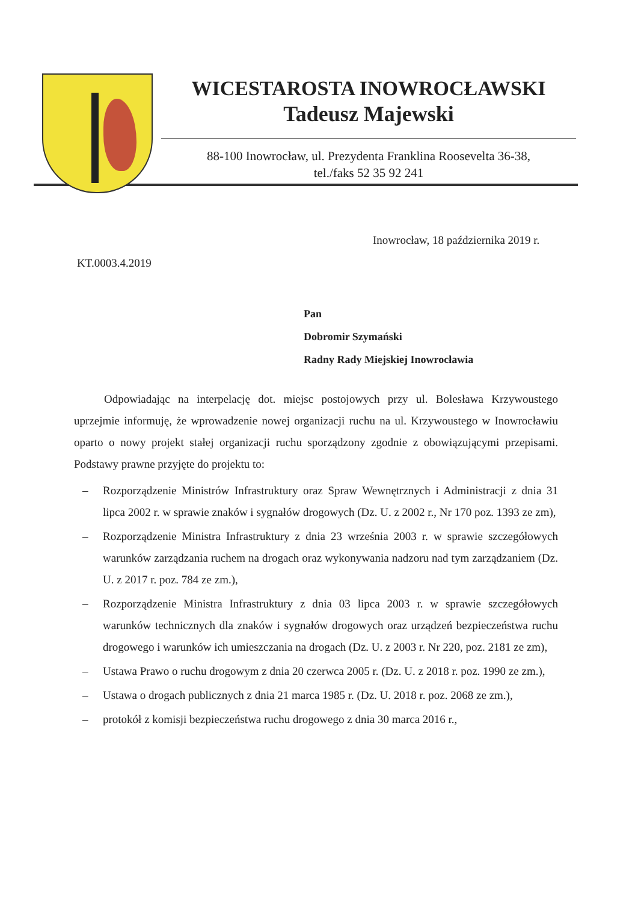WICESTAROSTA INOWROCŁAWSKI
Tadeusz Majewski
88-100 Inowrocław, ul. Prezydenta Franklina Roosevelta 36-38,
tel./faks 52 35 92 241
Inowrocław, 18 października 2019 r.
KT.0003.4.2019
Pan
Dobromir Szymański
Radny Rady Miejskiej Inowrocławia
Odpowiadając na interpelację dot. miejsc postojowych przy ul. Bolesława Krzywoustego uprzejmie informuję, że wprowadzenie nowej organizacji ruchu na ul. Krzywoustego w Inowrocławiu oparto o nowy projekt stałej organizacji ruchu sporządzony zgodnie z obowiązującymi przepisami. Podstawy prawne przyjęte do projektu to:
– Rozporządzenie Ministrów Infrastruktury oraz Spraw Wewnętrznych i Administracji z dnia 31 lipca 2002 r. w sprawie znaków i sygnałów drogowych (Dz. U. z 2002 r., Nr 170 poz. 1393 ze zm),
– Rozporządzenie Ministra Infrastruktury z dnia 23 września 2003 r. w sprawie szczegółowych warunków zarządzania ruchem na drogach oraz wykonywania nadzoru nad tym zarządzaniem (Dz. U. z 2017 r. poz. 784 ze zm.),
– Rozporządzenie Ministra Infrastruktury z dnia 03 lipca 2003 r. w sprawie szczegółowych warunków technicznych dla znaków i sygnałów drogowych oraz urządzeń bezpieczeństwa ruchu drogowego i warunków ich umieszczania na drogach (Dz. U. z 2003 r. Nr 220, poz. 2181 ze zm),
– Ustawa Prawo o ruchu drogowym z dnia 20 czerwca 2005 r. (Dz. U. z 2018 r. poz. 1990 ze zm.),
– Ustawa o drogach publicznych z dnia 21 marca 1985 r. (Dz. U. 2018 r. poz. 2068 ze zm.),
– protokół z komisji bezpieczeństwa ruchu drogowego z dnia 30 marca 2016 r.,